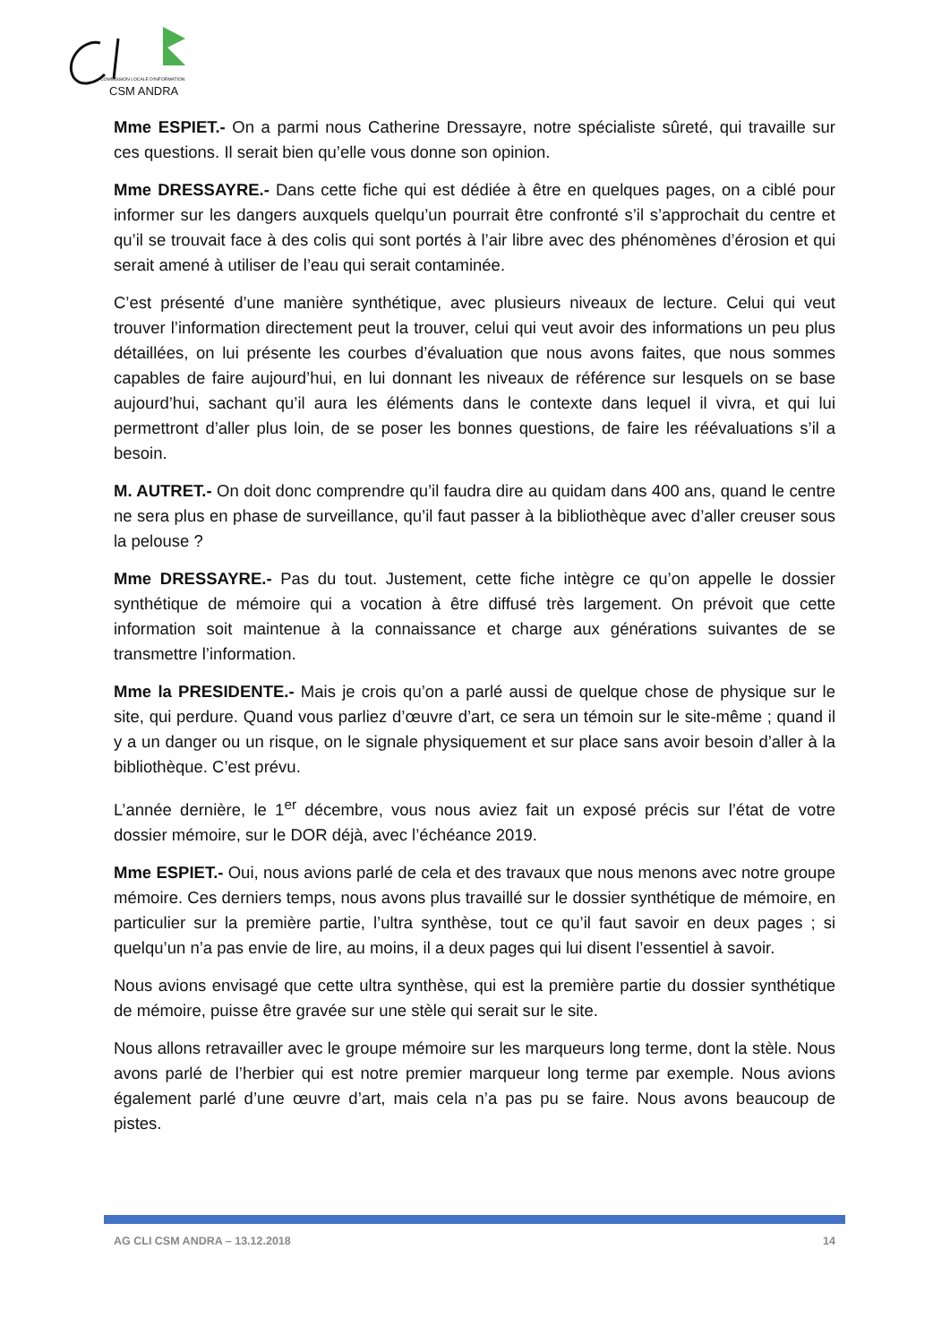COMMISSION LOCALE D'INFORMATION
CSM ANDRA
Mme ESPIET.- On a parmi nous Catherine Dressayre, notre spécialiste sûreté, qui travaille sur ces questions. Il serait bien qu’elle vous donne son opinion.
Mme DRESSAYRE.- Dans cette fiche qui est dédiée à être en quelques pages, on a ciblé pour informer sur les dangers auxquels quelqu’un pourrait être confronté s’il s’approchait du centre et qu’il se trouvait face à des colis qui sont portés à l’air libre avec des phénomènes d’érosion et qui serait amené à utiliser de l’eau qui serait contaminée.
C’est présenté d’une manière synthétique, avec plusieurs niveaux de lecture. Celui qui veut trouver l’information directement peut la trouver, celui qui veut avoir des informations un peu plus détaillées, on lui présente les courbes d’évaluation que nous avons faites, que nous sommes capables de faire aujourd’hui, en lui donnant les niveaux de référence sur lesquels on se base aujourd’hui, sachant qu’il aura les éléments dans le contexte dans lequel il vivra, et qui lui permettront d’aller plus loin, de se poser les bonnes questions, de faire les réévaluations s’il a besoin.
M. AUTRET.- On doit donc comprendre qu’il faudra dire au quidam dans 400 ans, quand le centre ne sera plus en phase de surveillance, qu’il faut passer à la bibliothèque avec d’aller creuser sous la pelouse ?
Mme DRESSAYRE.- Pas du tout. Justement, cette fiche intègre ce qu’on appelle le dossier synthétique de mémoire qui a vocation à être diffusé très largement. On prévoit que cette information soit maintenue à la connaissance et charge aux générations suivantes de se transmettre l’information.
Mme la PRESIDENTE.- Mais je crois qu’on a parlé aussi de quelque chose de physique sur le site, qui perdure. Quand vous parliez d’œuvre d’art, ce sera un témoin sur le site-même ; quand il y a un danger ou un risque, on le signale physiquement et sur place sans avoir besoin d’aller à la bibliothèque. C’est prévu.
L’année dernière, le 1<sup>er</sup> décembre, vous nous aviez fait un exposé précis sur l’état de votre dossier mémoire, sur le DOR déjà, avec l’échéance 2019.
Mme ESPIET.- Oui, nous avions parlé de cela et des travaux que nous menons avec notre groupe mémoire. Ces derniers temps, nous avons plus travaillé sur le dossier synthétique de mémoire, en particulier sur la première partie, l’ultra synthèse, tout ce qu’il faut savoir en deux pages ; si quelqu’un n’a pas envie de lire, au moins, il a deux pages qui lui disent l’essentiel à savoir.
Nous avions envisagé que cette ultra synthèse, qui est la première partie du dossier synthétique de mémoire, puisse être gravée sur une stèle qui serait sur le site.
Nous allons retravailler avec le groupe mémoire sur les marqueurs long terme, dont la stèle. Nous avons parlé de l’herbier qui est notre premier marqueur long terme par exemple. Nous avions également parlé d’une œuvre d’art, mais cela n’a pas pu se faire. Nous avons beaucoup de pistes.
AG CLI CSM ANDRA – 13.12.2018 14